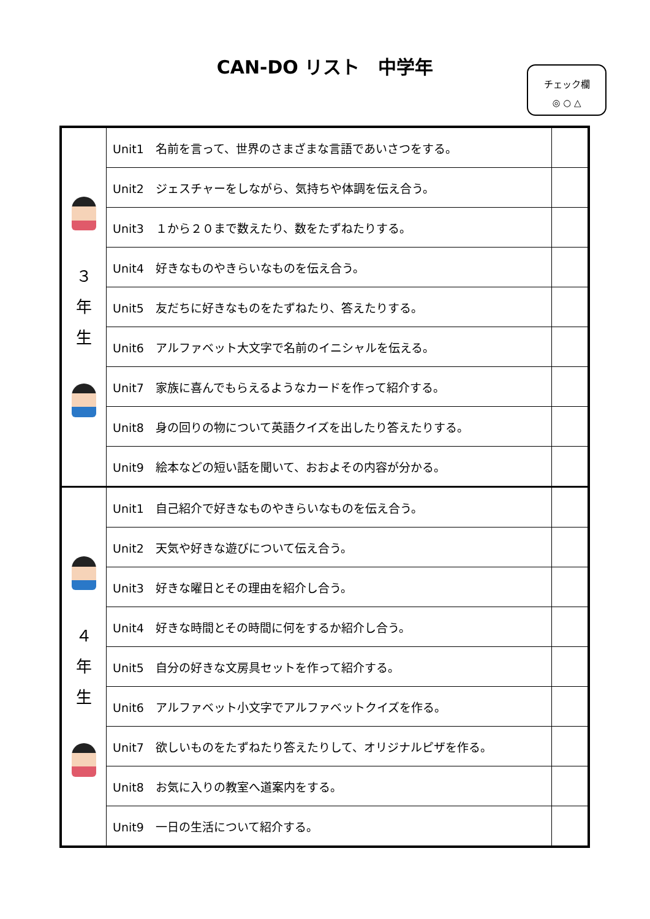CAN-DO リスト　中学年
チェック欄
◎ ○ △
| ３ 年 生 | Unit1 名前を言って、世界のさまざまな言語であいさつをする。 | |
| | Unit2 ジェスチャーをしながら、気持ちや体調を伝え合う。 | |
| | Unit3 １から２０まで数えたり、数をたずねたりする。 | |
| | Unit4 好きなものやきらいなものを伝え合う。 | |
| | Unit5 友だちに好きなものをたずねたり、答えたりする。 | |
| | Unit6 アルファベット大文字で名前のイニシャルを伝える。 | |
| | Unit7 家族に喜んでもらえるようなカードを作って紹介する。 | |
| | Unit8 身の回りの物について英語クイズを出したり答えたりする。 | |
| | Unit9 絵本などの短い話を聞いて、おおよその内容が分かる。 | |
| ４ 年 生 | Unit1 自己紹介で好きなものやきらいなものを伝え合う。 | |
| | Unit2 天気や好きな遊びについて伝え合う。 | |
| | Unit3 好きな曜日とその理由を紹介し合う。 | |
| | Unit4 好きな時間とその時間に何をするか紹介し合う。 | |
| | Unit5 自分の好きな文房具セットを作って紹介する。 | |
| | Unit6 アルファベット小文字でアルファベットクイズを作る。 | |
| | Unit7 欲しいものをたずねたり答えたりして、オリジナルピザを作る。 | |
| | Unit8 お気に入りの教室へ道案内をする。 | |
| | Unit9 一日の生活について紹介する。 | |